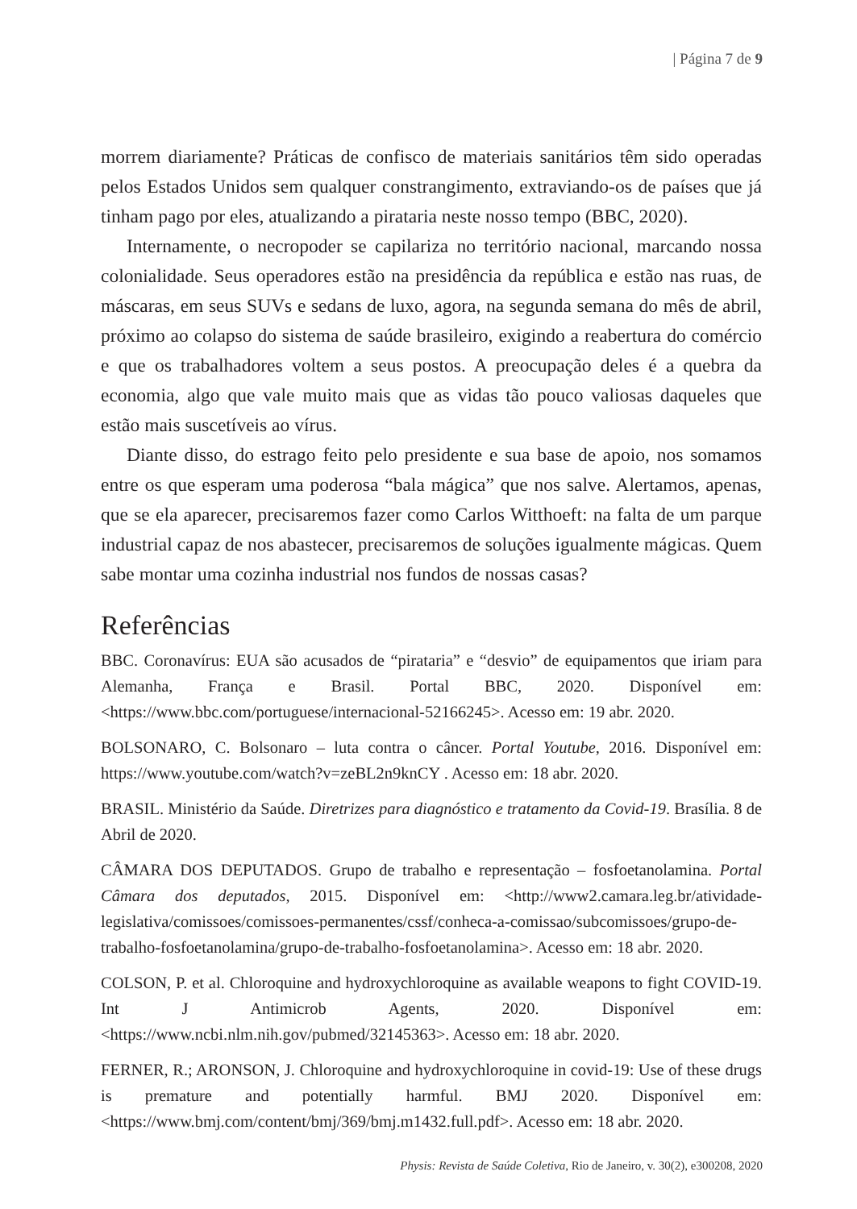| Página 7 de 9
morrem diariamente? Práticas de confisco de materiais sanitários têm sido operadas pelos Estados Unidos sem qualquer constrangimento, extraviando-os de países que já tinham pago por eles, atualizando a pirataria neste nosso tempo (BBC, 2020).
Internamente, o necropoder se capilariza no território nacional, marcando nossa colonialidade. Seus operadores estão na presidência da república e estão nas ruas, de máscaras, em seus SUVs e sedans de luxo, agora, na segunda semana do mês de abril, próximo ao colapso do sistema de saúde brasileiro, exigindo a reabertura do comércio e que os trabalhadores voltem a seus postos. A preocupação deles é a quebra da economia, algo que vale muito mais que as vidas tão pouco valiosas daqueles que estão mais suscetíveis ao vírus.
Diante disso, do estrago feito pelo presidente e sua base de apoio, nos somamos entre os que esperam uma poderosa “bala mágica” que nos salve. Alertamos, apenas, que se ela aparecer, precisaremos fazer como Carlos Witthoeft: na falta de um parque industrial capaz de nos abastecer, precisaremos de soluções igualmente mágicas. Quem sabe montar uma cozinha industrial nos fundos de nossas casas?
Referências
BBC. Coronavírus: EUA são acusados de “pirataria” e “desvio” de equipamentos que iriam para Alemanha, França e Brasil. Portal BBC, 2020. Disponível em: <https://www.bbc.com/portuguese/internacional-52166245>. Acesso em: 19 abr. 2020.
BOLSONARO, C. Bolsonaro – luta contra o câncer. Portal Youtube, 2016. Disponível em: https://www.youtube.com/watch?v=zeBL2n9knCY . Acesso em: 18 abr. 2020.
BRASIL. Ministério da Saúde. Diretrizes para diagnóstico e tratamento da Covid-19. Brasília. 8 de Abril de 2020.
CÂMARA DOS DEPUTADOS. Grupo de trabalho e representação – fosfoetanolamina. Portal Câmara dos deputados, 2015. Disponível em: <http://www2.camara.leg.br/atividade-legislativa/comissoes/comissoes-permanentes/cssf/conheca-a-comissao/subcomissoes/grupo-de-trabalho-fosfoetanolamina/grupo-de-trabalho-fosfoetanolamina>. Acesso em: 18 abr. 2020.
COLSON, P. et al. Chloroquine and hydroxychloroquine as available weapons to fight COVID-19. Int J Antimicrob Agents, 2020. Disponível em: <https://www.ncbi.nlm.nih.gov/pubmed/32145363>. Acesso em: 18 abr. 2020.
FERNER, R.; ARONSON, J. Chloroquine and hydroxychloroquine in covid-19: Use of these drugs is premature and potentially harmful. BMJ 2020. Disponível em: <https://www.bmj.com/content/bmj/369/bmj.m1432.full.pdf>. Acesso em: 18 abr. 2020.
Physis: Revista de Saúde Coletiva, Rio de Janeiro, v. 30(2), e300208, 2020